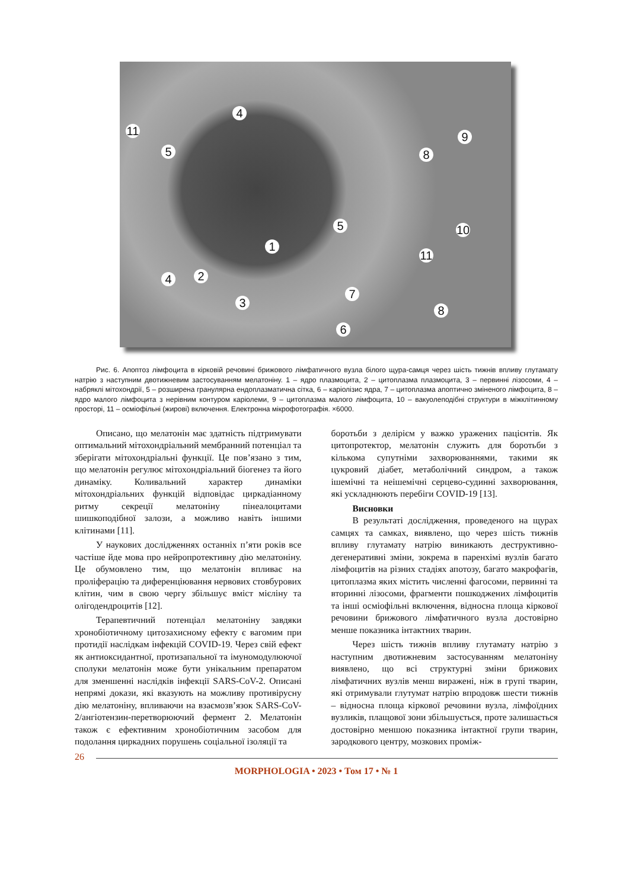1
2
3
4
4
5
5
6
7
8
8
9
10
11
11
Рис. 6. Апоптоз лімфоцита в кірковій речовині брижового лімфатичного вузла білого щура-самця через шість тижнів впливу глутамату натрію з наступним двотижневим застосуванням мелатоніну. 1 – ядро плазмоцита, 2 – цитоплазма плазмоцита, 3 – первинні лізосоми, 4 – набряклі мітохондрії, 5 – розширена гранулярна ендоплазматична сітка, 6 – каріолізис ядра, 7 – цитоплазма апоптично зміненого лімфоцита, 8 – ядро малого лімфоцита з нерівним контуром каріолеми, 9 – цитоплазма малого лімфоцита, 10 – вакуолеподібні структури в міжклітинному просторі, 11 – осміофільні (жирові) включення. Електронна мікрофотографія. ×6000.
Описано, що мелатонін має здатність підтримувати оптимальний мітохондріальний мембранний потенціал та зберігати мітохондріальні функції. Це пов’язано з тим, що мелатонін регулює мітохондріальний біогенез та його динаміку. Коливальний характер динаміки мітохондріальних функцій відповідає циркадіанному ритму секреції мелатоніну пінеалоцитами шишкоподібної залози, а можливо навіть іншими клітинами [11].
У наукових дослідженнях останніх п’яти років все частіше йде мова про нейропротективну дію мелатоніну. Це обумовлено тим, що мелатонін впливає на проліферацію та диференціювання нервових стовбурових клітин, чим в свою чергу збільшує вміст мієліну та олігодендроцитів [12].
Терапевтичний потенціал мелатоніну завдяки хронобіотичному цитозахисному ефекту є вагомим при протидії наслідкам інфекцій COVID-19. Через свій ефект як антиоксидантної, протизапальної та імуномодулюючої сполуки мелатонін може бути унікальним препаратом для зменшенні наслідків інфекції SARS-CoV-2. Описані непрямі докази, які вказують на можливу противірусну дію мелатоніну, впливаючи на взаємозв’язок SARS-CoV-2/ангіотензин-перетворюючий фермент 2. Мелатонін також є ефективним хронобіотичним засобом для подолання циркадних порушень соціальної ізоляції та
боротьби з делірієм у важко уражених пацієнтів. Як цитопротектор, мелатонін служить для боротьби з кількома супутніми захворюваннями, такими як цукровий діабет, метаболічний синдром, а також ішемічні та неішемічні серцево-судинні захворювання, які ускладнюють перебіги COVID-19 [13].
Висновки
В результаті дослідження, проведеного на щурах самцях та самках, виявлено, що через шість тижнів впливу глутамату натрію виникають деструктивно-дегенеративні зміни, зокрема в паренхімі вузлів багато лімфоцитів на різних стадіях апотозу, багато макрофагів, цитоплазма яких містить численні фагосоми, первинні та вторинні лізосоми, фрагменти пошкоджених лімфоцитів та інші осміофільні включення, відносна площа кіркової речовини брижового лімфатичного вузла достовірно менше показника інтактних тварин.
Через шість тижнів впливу глутамату натрію з наступним двотижневим застосуванням мелатоніну виявлено, що всі структурні зміни брижових лімфатичних вузлів менш виражені, ніж в групі тварин, які отримували глутумат натрію впродовж шести тижнів – відносна площа кіркової речовини вузла, лімфоїдних вузликів, плащової зони збільшується, проте залишається достовірно меншою показника інтактної групи тварин, зародкового центру, мозкових проміж-
26
MORPHOLOGIA • 2023 • Том 17 • № 1